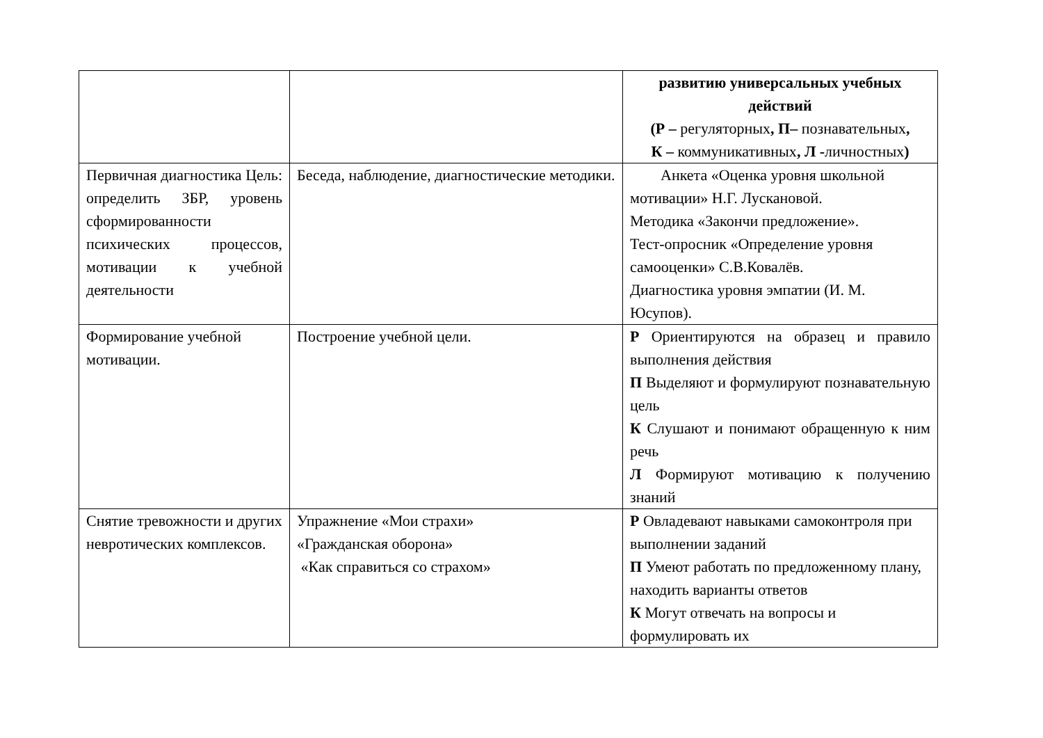| | | развитию универсальных учебных действий (Р – регуляторных , П– познавательных , К – коммуникативных , Л - личностных ) |
| Первичная диагностика Цель: определить ЗБР, уровень сформированности психических процессов, мотивации к учебной деятельности | Беседа, наблюдение, диагностические методики. | Анкета «Оценка уровня школьной мотивации» Н.Г. Лускановой. Методика «Закончи предложение». Тест-опросник «Определение уровня самооценки» С.В.Ковалёв. Диагностика уровня эмпатии (И. М. Юсупов). |
| Формирование учебной мотивации. | Построение учебной цели. | Р Ориентируются на образец и правило выполнения действия П Выделяют и формулируют познавательную цель К Слушают и понимают обращенную к ним речь Л Формируют мотивацию к получению знаний |
| Снятие тревожности и других невротических комплексов. | Упражнение «Мои страхи» «Гражданская оборона» «Как справиться со страхом» | Р Овладевают навыками самоконтроля при выполнении заданий П Умеют работать по предложенному плану, находить варианты ответов К Могут отвечать на вопросы и формулировать их |